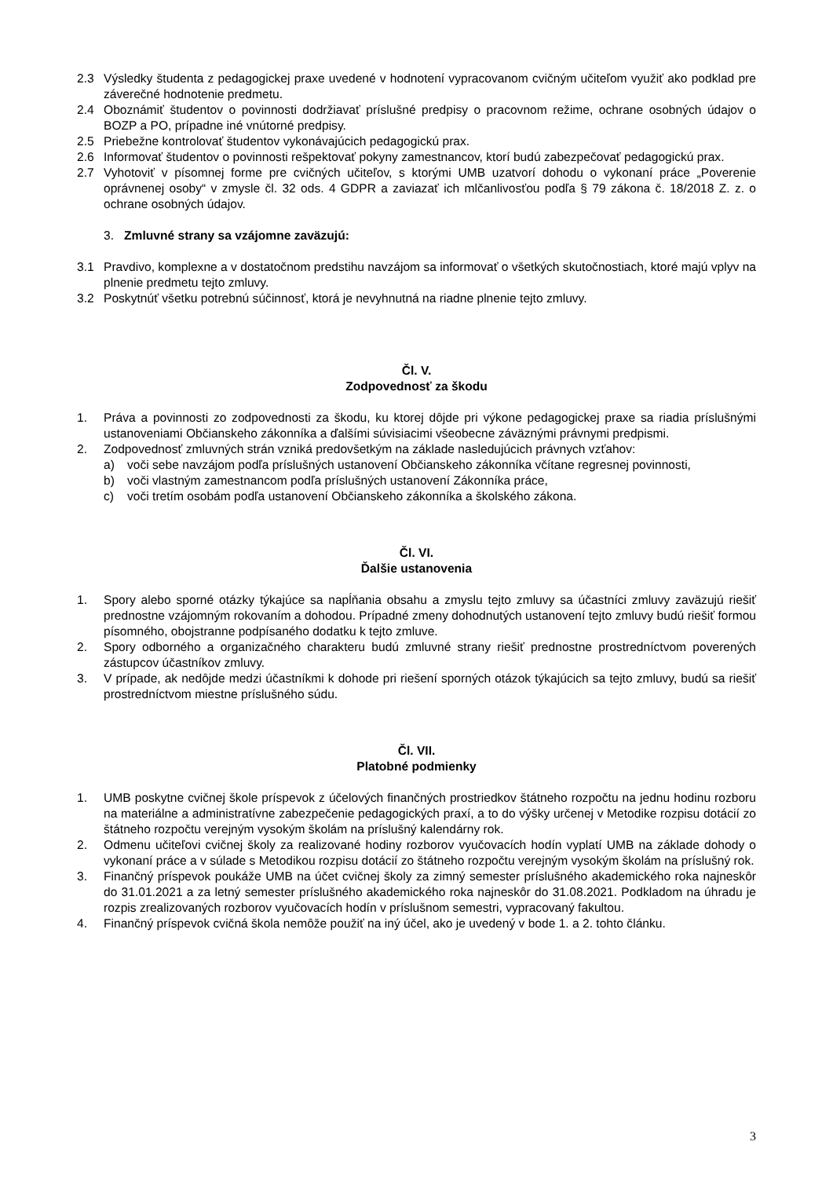2.3 Výsledky študenta z pedagogickej praxe uvedené v hodnotení vypracovanom cvičným učiteľom využiť ako podklad pre záverečné hodnotenie predmetu.
2.4 Oboznámiť študentov o povinnosti dodržiavať príslušné predpisy o pracovnom režime, ochrane osobných údajov o BOZP a PO, prípadne iné vnútorné predpisy.
2.5 Priebežne kontrolovať študentov vykonávajúcich pedagogickú prax.
2.6 Informovať študentov o povinnosti rešpektovať pokyny zamestnancov, ktorí budú zabezpečovať pedagogickú prax.
2.7 Vyhotoviť v písomnej forme pre cvičných učiteľov, s ktorými UMB uzatvorí dohodu o vykonaní práce „Poverenie oprávnenej osoby“ v zmysle čl. 32 ods. 4 GDPR a zaviazať ich mlčanlivosťou podľa § 79 zákona č. 18/2018 Z. z. o ochrane osobných údajov.
3. Zmluvné strany sa vzájomne zaväzujú:
3.1 Pravdivo, komplexne a v dostatočnom predstihu navzájom sa informovať o všetkých skutočnostiach, ktoré majú vplyv na plnenie predmetu tejto zmluvy.
3.2 Poskytnúť všetku potrebnú súčinnosť, ktorá je nevyhnutná na riadne plnenie tejto zmluvy.
Čl. V.
Zodpovednosť za škodu
1. Práva a povinnosti zo zodpovednosti za škodu, ku ktorej dôjde pri výkone pedagogickej praxe sa riadia príslušnými ustanoveniami Občianskeho zákonníka a ďalšími súvisiacimi všeobecne záväznými právnymi predpismi.
2. Zodpovednosť zmluvných strán vzniká predovšetkým na základe nasledujúcich právnych vzťahov:
a) voči sebe navzájom podľa príslušných ustanovení Občianskeho zákonníka včítane regresnej povinnosti,
b) voči vlastným zamestnancom podľa príslušných ustanovení Zákonníka práce,
c) voči tretím osobám podľa ustanovení Občianskeho zákonníka a školského zákona.
Čl. VI.
Ďalšie ustanovenia
1. Spory alebo sporné otázky týkajúce sa napĺňania obsahu a zmyslu tejto zmluvy sa účastníci zmluvy zaväzujú riešiť prednostne vzájomným rokovaním a dohodou. Prípadné zmeny dohodnutých ustanovení tejto zmluvy budú riešiť formou písomného, obojstranne podpísaného dodatku k tejto zmluve.
2. Spory odborného a organizačného charakteru budú zmluvné strany riešiť prednostne prostredníctvom poverených zástupcov účastníkov zmluvy.
3. V prípade, ak nedôjde medzi účastníkmi k dohode pri riešení sporných otázok týkajúcich sa tejto zmluvy, budú sa riešiť prostredníctvom miestne príslušného súdu.
Čl. VII.
Platobné podmienky
1. UMB poskytne cvičnej škole príspevok z účelových finančných prostriedkov štátneho rozpočtu na jednu hodinu rozboru na materiálne a administratívne zabezpečenie pedagogických praxí, a to do výšky určenej v Metodike rozpisu dotácií zo štátneho rozpočtu verejným vysokým školám na príslušný kalendárny rok.
2. Odmenu učiteľovi cvičnej školy za realizované hodiny rozborov vyučovacích hodín vyplatí UMB na základe dohody o vykonaní práce a v súlade s Metodikou rozpisu dotácií zo štátneho rozpočtu verejným vysokým školám na príslušný rok.
3. Finančný príspevok poukáže UMB na účet cvičnej školy za zimný semester príslušného akademického roka najneskôr do 31.01.2021 a za letný semester príslušného akademického roka najneskôr do 31.08.2021. Podkladom na úhradu je rozpis zrealizovaných rozborov vyučovacích hodín v príslušnom semestri, vypracovaný fakultou.
4. Finančný príspevok cvičná škola nemôže použiť na iný účel, ako je uvedený v bode 1. a 2. tohto článku.
3